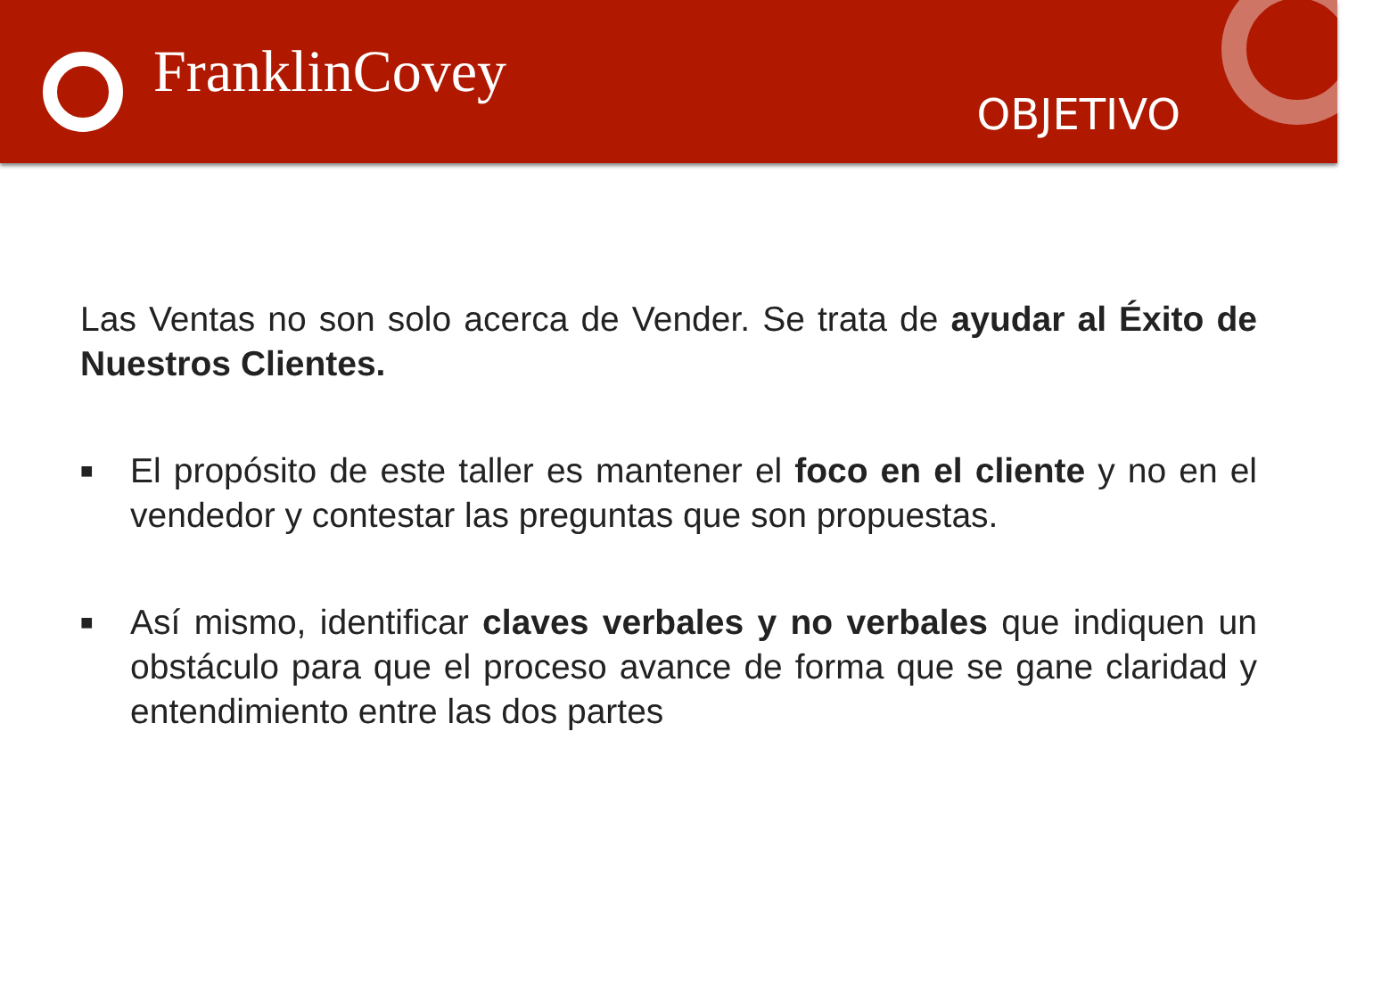FranklinCovey
OBJETIVO
Las Ventas no son solo acerca de Vender. Se trata de ayudar al Éxito de Nuestros Clientes.
■ El propósito de este taller es mantener el foco en el cliente y no en el vendedor y contestar las preguntas que son propuestas.
■ Así mismo, identificar claves verbales y no verbales que indiquen un obstáculo para que el proceso avance de forma que se gane claridad y entendimiento entre las dos partes